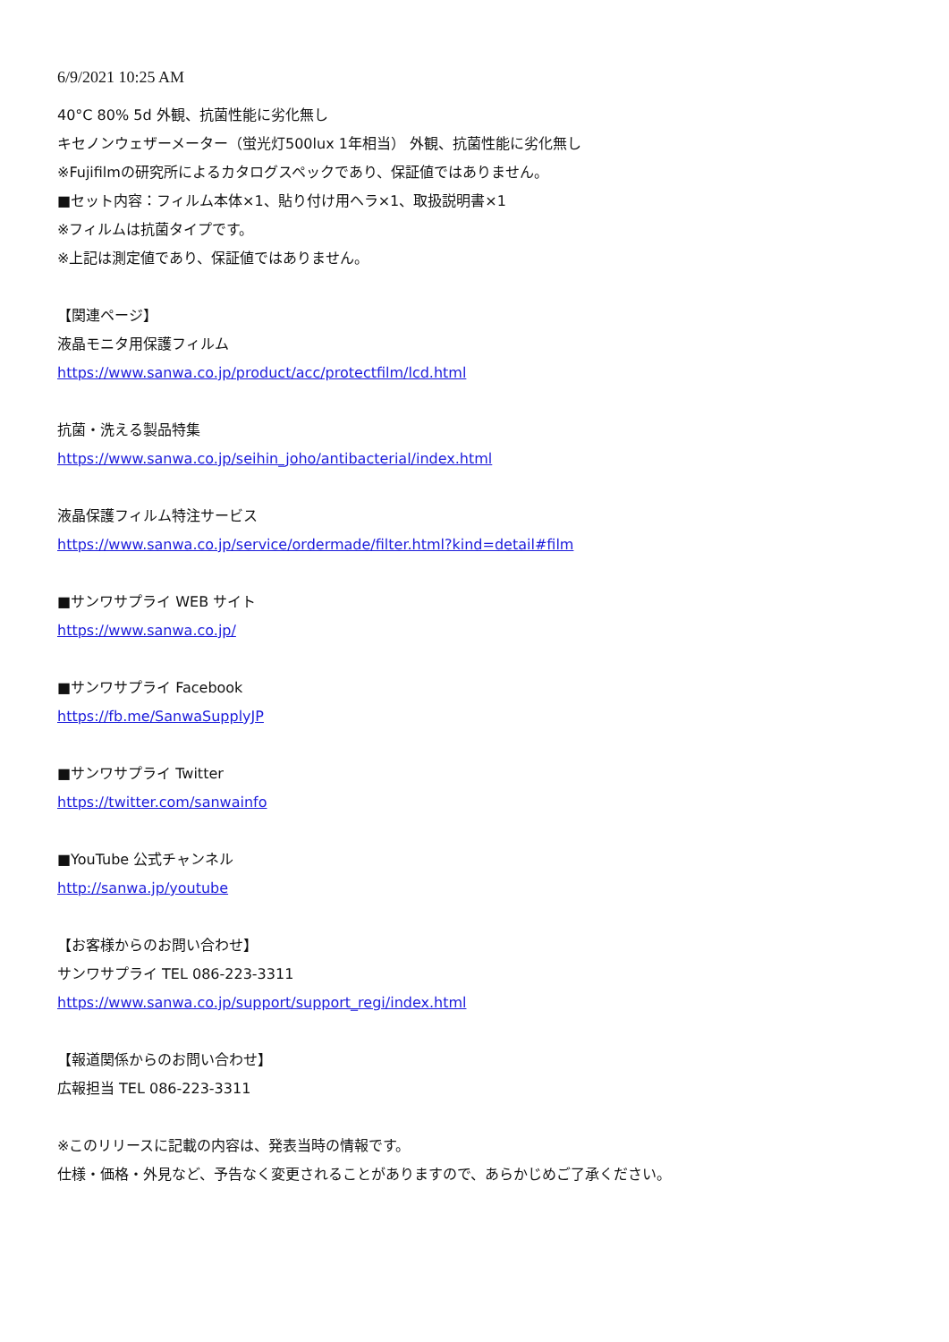6/9/2021 10:25 AM
40°C 80% 5d 外観、抗菌性能に劣化無し
キセノンウェザーメーター（蛍光灯500lux 1年相当） 外観、抗菌性能に劣化無し
※Fujifilmの研究所によるカタログスペックであり、保証値ではありません。
■セット内容：フィルム本体×1、貼り付け用ヘラ×1、取扱説明書×1
※フィルムは抗菌タイプです。
※上記は測定値であり、保証値ではありません。
【関連ページ】
液晶モニタ用保護フィルム
https://www.sanwa.co.jp/product/acc/protectfilm/lcd.html
抗菌・洗える製品特集
https://www.sanwa.co.jp/seihin_joho/antibacterial/index.html
液晶保護フィルム特注サービス
https://www.sanwa.co.jp/service/ordermade/filter.html?kind=detail#film
■サンワサプライ WEB サイト
https://www.sanwa.co.jp/
■サンワサプライ Facebook
https://fb.me/SanwaSupplyJP
■サンワサプライ Twitter
https://twitter.com/sanwainfo
■YouTube 公式チャンネル
http://sanwa.jp/youtube
【お客様からのお問い合わせ】
サンワサプライ TEL 086-223-3311
https://www.sanwa.co.jp/support/support_regi/index.html
【報道関係からのお問い合わせ】
広報担当 TEL 086-223-3311
※このリリースに記載の内容は、発表当時の情報です。
仕様・価格・外見など、予告なく変更されることがありますので、あらかじめご了承ください。